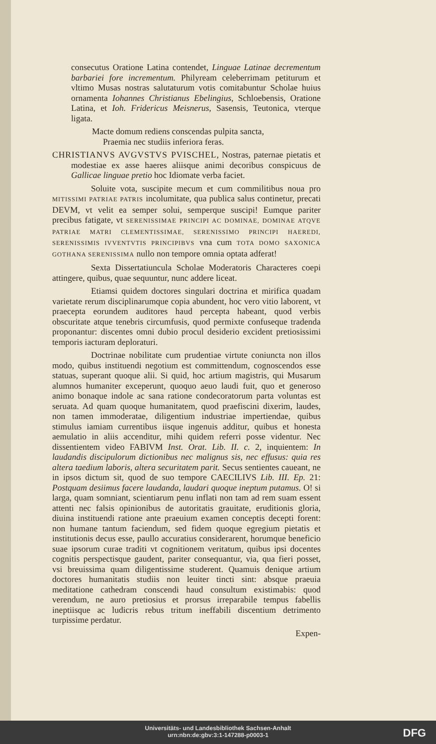consecutus Oratione Latina contendet, Linguae Latinae decrementum barbariei fore incrementum. Philyream celeberrimam petiturum et vltimo Musas nostras salutaturum votis comitabuntur Scholae huius ornamenta Iohannes Christianus Ebelingius, Schloebensis, Oratione Latina, et Ioh. Fridericus Meisnerus, Sasensis, Teutonica, vterque ligata.
Macte domum rediens conscendas pulpita sancta,
Praemia nec studiis inferiora feras.
CHRISTIANVS AVGVSTVS PVISCHEL, Nostras, paternae pietatis et modestiae ex asse haeres aliisque animi decoribus conspicuus de Gallicae linguae pretio hoc Idiomate verba faciet.
Soluite vota, suscipite mecum et cum commilitibus noua pro MITISSIMI PATRIAE PATRIS incolumitate, qua publica salus continetur, precati DEVM, vt velit ea semper solui, semperque suscipi! Eumque pariter precibus fatigate, vt SERENISSIMAE PRINCIPI AC DOMINAE, DOMINAE ATQVE PATRIAE MATRI CLEMENTISSIMAE, SERENISSIMO PRINCIPI HAEREDI, SERENISSIMIS IVVENTVTIS PRINCIPIBVS vna cum TOTA DOMO SAXONICA GOTHANA SERENISSIMA nullo non tempore omnia optata adferat!
Sexta Dissertatiuncula Scholae Moderatoris Characteres coepi attingere, quibus, quae sequuntur, nunc addere liceat.
Etiamsi quidem doctores singulari doctrina et mirifica quadam varietate rerum disciplinarumque copia abundent, hoc vero vitio laborent, vt praecepta eorundem auditores haud percepta habeant, quod verbis obscuritate atque tenebris circumfusis, quod permixte confuseque tradenda proponantur: discentes omni dubio procul desiderio excident pretiosissimi temporis iacturam deploraturi.
Doctrinae nobilitate cum prudentiae virtute coniuncta non illos modo, quibus instituendi negotium est committendum, cognoscendos esse statuas, superant quoque alii. Si quid, hoc artium magistris, qui Musarum alumnos humaniter exceperunt, quoquo aeuo laudi fuit, quo et generoso animo bonaque indole ac sana ratione condecoratorum parta voluntas est seruata. Ad quam quoque humanitatem, quod praefiscini dixerim, laudes, non tamen immoderatae, diligentium industriae impertiendae, quibus stimulus iamiam currentibus iisque ingenuis additur, quibus et honesta aemulatio in aliis accenditur, mihi quidem referri posse videntur. Nec dissentientem video FABIVM Inst. Orat. Lib. II. c. 2, inquientem: In laudandis discipulorum dictionibus nec malignus sis, nec effusus: quia res altera taedium laboris, altera securitatem parit. Secus sentientes caueant, ne in ipsos dictum sit, quod de suo tempore CAECILIVS Lib. III. Ep. 21: Postquam desiimus facere laudanda, laudari quoque ineptum putamus. O! si larga, quam somniant, scientiarum penu inflati non tam ad rem suam essent attenti nec falsis opinionibus de autoritatis grauitate, eruditionis gloria, diuina instituendi ratione ante praeuium examen conceptis decepti forent: non humane tantum faciendum, sed fidem quoque egregium pietatis et institutionis decus esse, paullo accuratius considerarent, horumque beneficio suae ipsorum curae traditi vt cognitionem veritatum, quibus ipsi docentes cognitis perspectisque gaudent, pariter consequantur, via, qua fieri posset, vsi breuissima quam diligentissime studerent. Quamuis denique artium doctores humanitatis studiis non leuiter tincti sint: absque praeuia meditatione cathedram conscendi haud consultum existimabis: quod verendum, ne auro pretiosius et prorsus irreparabile tempus fabellis ineptiisque ac ludicris rebus tritum ineffabili discentium detrimento turpissime perdatur.
Expen-
Universitäts- und Landesbibliothek Sachsen-Anhalt
urn:nbn:de:gbv:3:1-147288-p0003-1
DFG